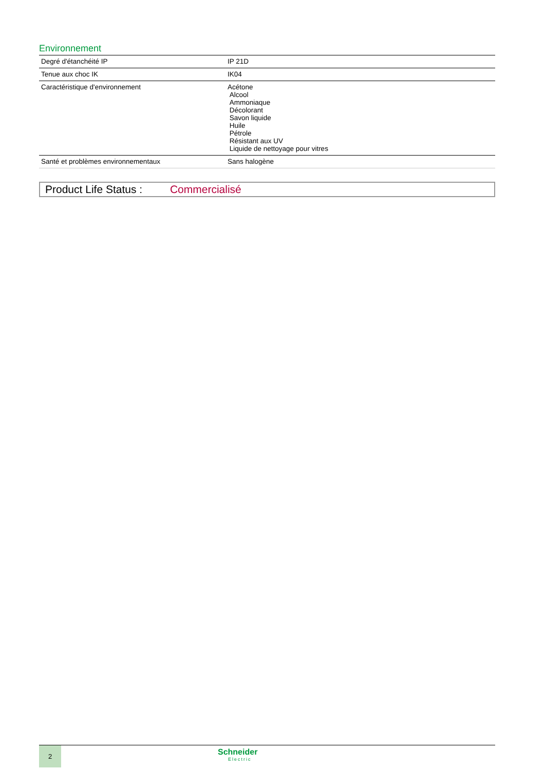Environnement
| Degré d'étanchéité IP | IP 21D |
| Tenue aux choc IK | IK04 |
| Caractéristique d'environnement | Acétone Alcool Ammoniaque Décolorant Savon liquide Huile Pétrole Résistant aux UV Liquide de nettoyage pour vitres |
| Santé et problèmes environnementaux | Sans halogène |
Product Life Status : Commercialisé
2
Schneider
Electric